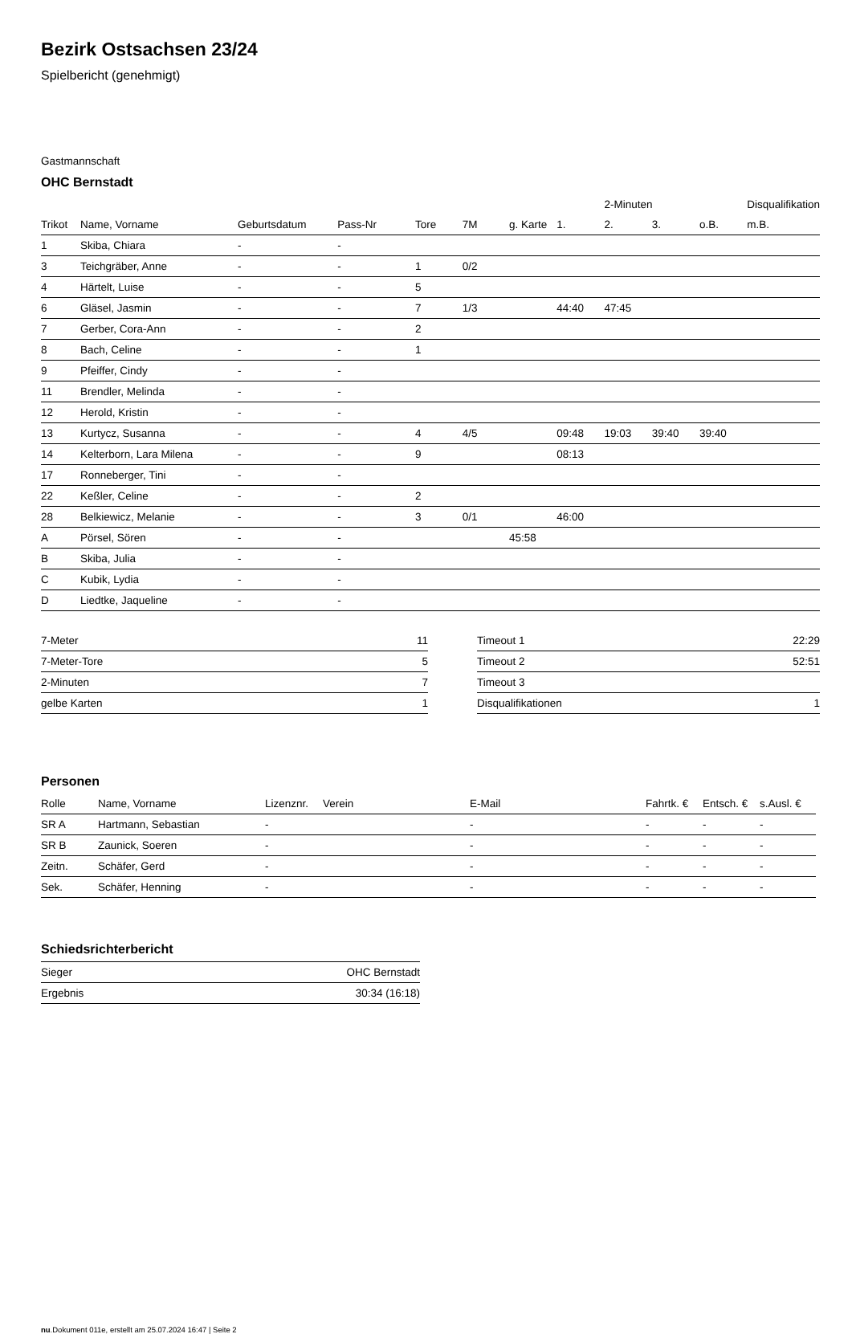Bezirk Ostsachsen 23/24
Spielbericht (genehmigt)
Gastmannschaft
OHC Bernstadt
| | | | | | | | | 2-Minuten | | | Disqualifikation |
| Trikot | Name, Vorname | Geburtsdatum | Pass-Nr | Tore | 7M | g. Karte | 1. | 2. | 3. | o.B. | m.B. |
| 1 | Skiba, Chiara | - | - | | | | | | | | |
| 3 | Teichgräber, Anne | - | - | 1 | 0/2 | | | | | | |
| 4 | Härtelt, Luise | - | - | 5 | | | | | | | |
| 6 | Gläsel, Jasmin | - | - | 7 | 1/3 | | 44:40 | 47:45 | | | |
| 7 | Gerber, Cora-Ann | - | - | 2 | | | | | | | |
| 8 | Bach, Celine | - | - | 1 | | | | | | | |
| 9 | Pfeiffer, Cindy | - | - | | | | | | | | |
| 11 | Brendler, Melinda | - | - | | | | | | | | |
| 12 | Herold, Kristin | - | - | | | | | | | | |
| 13 | Kurtycz, Susanna | - | - | 4 | 4/5 | | 09:48 | 19:03 | 39:40 | 39:40 | |
| 14 | Kelterborn, Lara Milena | - | - | 9 | | | 08:13 | | | | |
| 17 | Ronneberger, Tini | - | - | | | | | | | | |
| 22 | Keßler, Celine | - | - | 2 | | | | | | | |
| 28 | Belkiewicz, Melanie | - | - | 3 | 0/1 | | 46:00 | | | | |
| A | Pörsel, Sören | - | - | | | 45:58 | | | | | |
| B | Skiba, Julia | - | - | | | | | | | | |
| C | Kubik, Lydia | - | - | | | | | | | | |
| D | Liedtke, Jaqueline | - | - | | | | | | | | |
| 7-Meter | 11 |
| 7-Meter-Tore | 5 |
| 2-Minuten | 7 |
| gelbe Karten | 1 |
| Timeout 1 | 22:29 |
| Timeout 2 | 52:51 |
| Timeout 3 | |
| Disqualifikationen | 1 |
Personen
| Rolle | Name, Vorname | Lizenznr. | Verein | E-Mail | Fahrtk. € | Entsch. € | s.Ausl. € |
| --- | --- | --- | --- | --- | --- | --- | --- |
| SR A | Hartmann, Sebastian | - | | - | - | - | - |
| SR B | Zaunick, Soeren | - | | - | - | - | - |
| Zeitn. | Schäfer, Gerd | - | | - | - | - | - |
| Sek. | Schäfer, Henning | - | | - | - | - | - |
Schiedsrichterbericht
| Sieger | OHC Bernstadt |
| Ergebnis | 30:34 (16:18) |
nu.Dokument 011e, erstellt am 25.07.2024 16:47 | Seite 2